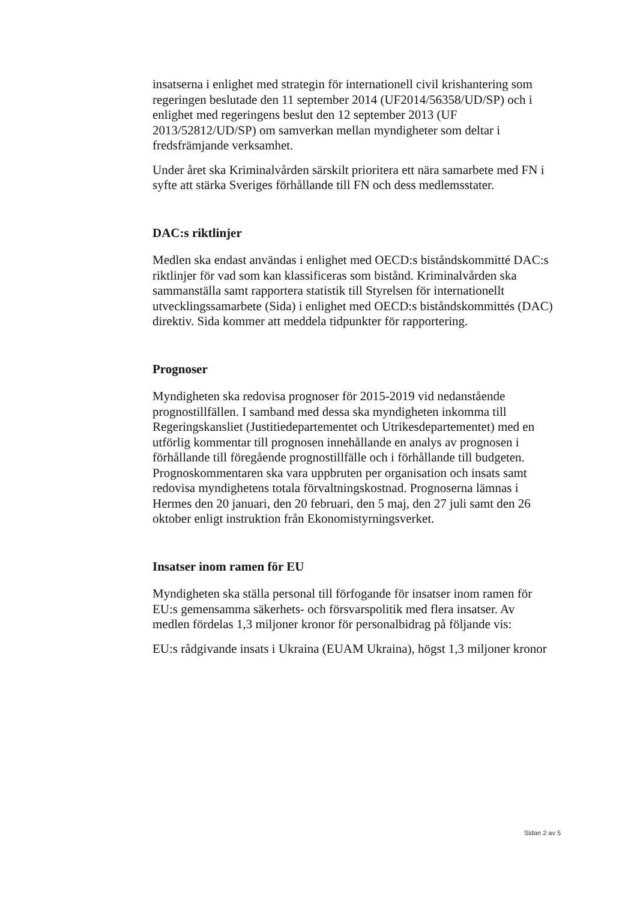insatserna i enlighet med strategin för internationell civil krishantering som regeringen beslutade den 11 september 2014 (UF2014/56358/UD/SP) och i enlighet med regeringens beslut den 12 september 2013 (UF 2013/52812/UD/SP) om samverkan mellan myndigheter som deltar i fredsfrämjande verksamhet.
Under året ska Kriminalvården särskilt prioritera ett nära samarbete med FN i syfte att stärka Sveriges förhållande till FN och dess medlemsstater.
DAC:s riktlinjer
Medlen ska endast användas i enlighet med OECD:s biståndskommitté DAC:s riktlinjer för vad som kan klassificeras som bistånd. Kriminalvården ska sammanställa samt rapportera statistik till Styrelsen för internationellt utvecklingssamarbete (Sida) i enlighet med OECD:s biståndskommittés (DAC) direktiv. Sida kommer att meddela tidpunkter för rapportering.
Prognoser
Myndigheten ska redovisa prognoser för 2015-2019 vid nedanstående prognostillfällen. I samband med dessa ska myndigheten inkomma till Regeringskansliet (Justitiedepartementet och Utrikesdepartementet) med en utförlig kommentar till prognosen innehållande en analys av prognosen i förhållande till föregående prognostillfälle och i förhållande till budgeten. Prognoskommentaren ska vara uppbruten per organisation och insats samt redovisa myndighetens totala förvaltningskostnad. Prognoserna lämnas i Hermes den 20 januari, den 20 februari, den 5 maj, den 27 juli samt den 26 oktober enligt instruktion från Ekonomistyrningsverket.
Insatser inom ramen för EU
Myndigheten ska ställa personal till förfogande för insatser inom ramen för EU:s gemensamma säkerhets- och försvarspolitik med flera insatser. Av medlen fördelas 1,3 miljoner kronor för personalbidrag på följande vis:
EU:s rådgivande insats i Ukraina (EUAM Ukraina), högst 1,3 miljoner kronor
Sidan 2 av 5